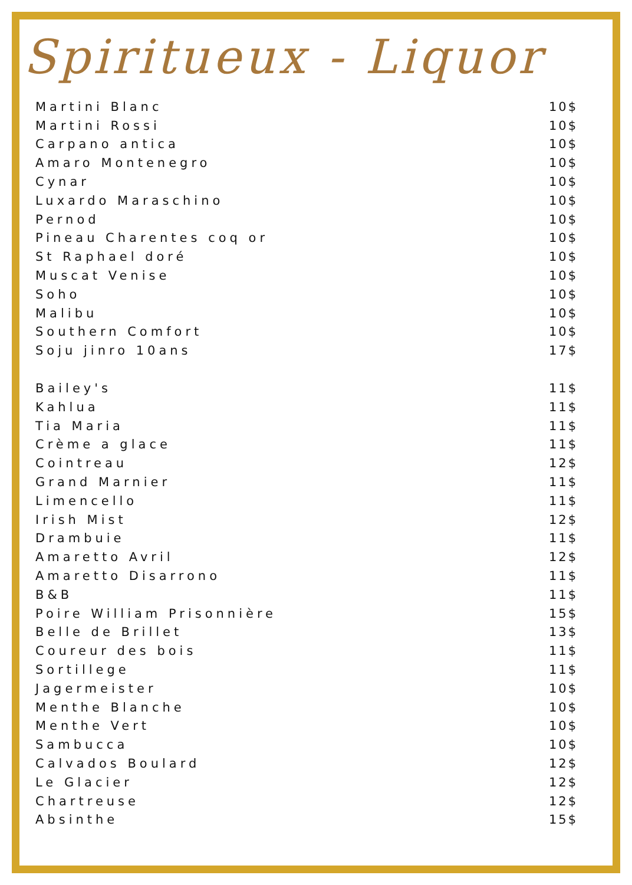Spiritueux - Liquor
| Martini Blanc | 10$ |
| Martini Rossi | 10$ |
| Carpano antica | 10$ |
| Amaro Montenegro | 10$ |
| Cynar | 10$ |
| Luxardo Maraschino | 10$ |
| Pernod | 10$ |
| Pineau Charentes coq or | 10$ |
| St Raphael doré | 10$ |
| Muscat Venise | 10$ |
| Soho | 10$ |
| Malibu | 10$ |
| Southern Comfort | 10$ |
| Soju jinro 10ans | 17$ |
| Bailey's | 11$ |
| Kahlua | 11$ |
| Tia Maria | 11$ |
| Crème a glace | 11$ |
| Cointreau | 12$ |
| Grand Marnier | 11$ |
| Limencello | 11$ |
| Irish Mist | 12$ |
| Drambuie | 11$ |
| Amaretto Avril | 12$ |
| Amaretto Disarrono | 11$ |
| B&B | 11$ |
| Poire William Prisonnière | 15$ |
| Belle de Brillet | 13$ |
| Coureur des bois | 11$ |
| Sortillege | 11$ |
| Jagermeister | 10$ |
| Menthe Blanche | 10$ |
| Menthe Vert | 10$ |
| Sambucca | 10$ |
| Calvados Boulard | 12$ |
| Le Glacier | 12$ |
| Chartreuse | 12$ |
| Absinthe | 15$ |